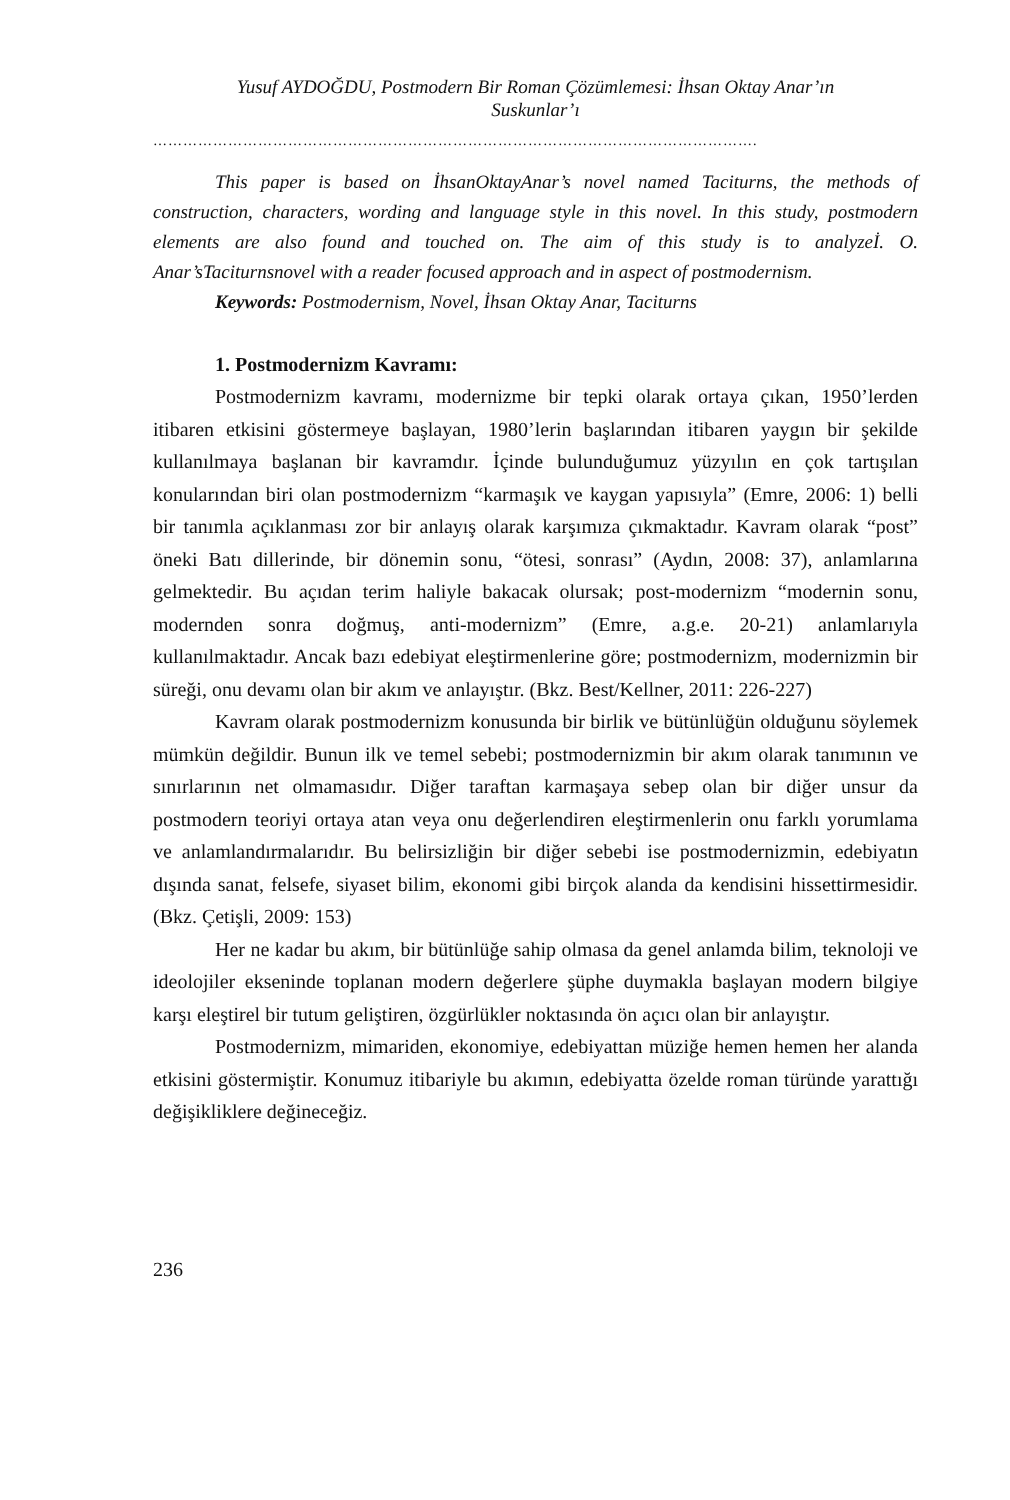Yusuf AYDOĞDU, Postmodern Bir Roman Çözümlemesi: İhsan Oktay Anar’ın
Suskunlar’ı
………………………………………………………………………………………………………….
This paper is based on İhsanOktayAnar’s novel named Taciturns, the methods of construction, characters, wording and language style in this novel. In this study, postmodern elements are also found and touched on. The aim of this study is to analyzeİ. O. Anar’sTaciturnsnovel with a reader focused approach and in aspect of postmodernism.
Keywords: Postmodernism, Novel, İhsan Oktay Anar, Taciturns
1. Postmodernizm Kavramı:
Postmodernizm kavramı, modernizme bir tepki olarak ortaya çıkan, 1950’lerden itibaren etkisini göstermeye başlayan, 1980’lerin başlarından itibaren yaygın bir şekilde kullanılmaya başlanan bir kavramdır. İçinde bulunduğumuz yüzyılın en çok tartışılan konularından biri olan postmodernizm “karmaşık ve kaygan yapısıyla” (Emre, 2006: 1) belli bir tanımla açıklanması zor bir anlayış olarak karşımıza çıkmaktadır. Kavram olarak “post” öneki Batı dillerinde, bir dönemin sonu, “ötesi, sonrası” (Aydın, 2008: 37), anlamlarına gelmektedir. Bu açıdan terim haliyle bakacak olursak; post-modernizm “modernin sonu, modernden sonra doğmuş, anti-modernizm” (Emre, a.g.e. 20-21) anlamlarıyla kullanılmaktadır. Ancak bazı edebiyat eleştirmenlerine göre; postmodernizm, modernizmin bir süreği, onu devamı olan bir akım ve anlayıştır. (Bkz. Best/Kellner, 2011: 226-227)
Kavram olarak postmodernizm konusunda bir birlik ve bütünlüğün olduğunu söylemek mümkün değildir. Bunun ilk ve temel sebebi; postmodernizmin bir akım olarak tanımının ve sınırlarının net olmamasıdır. Diğer taraftan karmaşaya sebep olan bir diğer unsur da postmodern teoriyi ortaya atan veya onu değerlendiren eleştirmenlerin onu farklı yorumlama ve anlamlandırmalarıdır. Bu belirsizliğin bir diğer sebebi ise postmodernizmin, edebiyatın dışında sanat, felsefe, siyaset bilim, ekonomi gibi birçok alanda da kendisini hissettirmesidir. (Bkz. Çetişli, 2009: 153)
Her ne kadar bu akım, bir bütünlüğe sahip olmasa da genel anlamda bilim, teknoloji ve ideolojiler ekseninde toplanan modern değerlere şüphe duymakla başlayan modern bilgiye karşı eleştirel bir tutum geliştiren, özgürlükler noktasında ön açıcı olan bir anlayıştır.
Postmodernizm, mimariden, ekonomiye, edebiyattan müziğe hemen hemen her alanda etkisini göstermiştir. Konumuz itibariyle bu akımın, edebiyatta özelde roman türünde yarattığı değişikliklere değineceğiz.
236